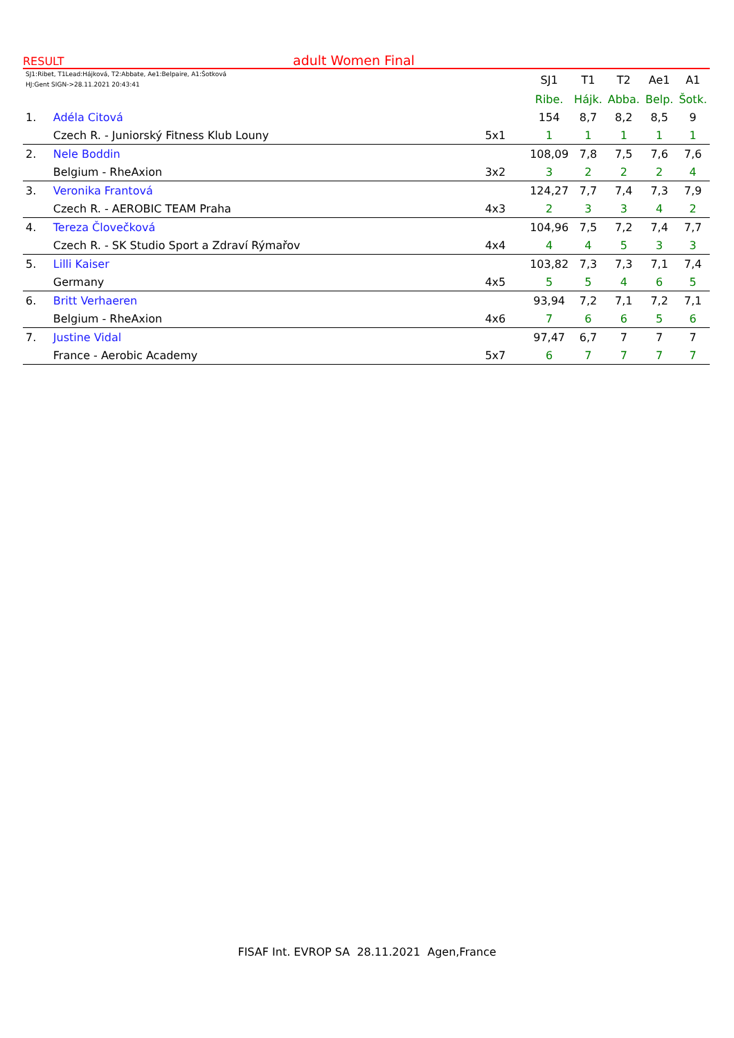RESULT
adult Women Final
| SJ1:Ribet, T1Lead:Hájková, T2:Abbate, Ae1:Belpaire, A1:Šotková HJ:Gent SIGN->28.11.2021 20:43:41 | | | SJ1 | T1 | T2 | Ae1 | A1 |
| | | | Ribe. | Hájk. | Abba. | Belp. | Šotk. |
| 1. | Adéla Citová | | 154 | 8,7 | 8,2 | 8,5 | 9 |
| | Czech R. - Juniorský Fitness Klub Louny | 5x1 | 1 | 1 | 1 | 1 | 1 |
| 2. | Nele Boddin | | 108,09 | 7,8 | 7,5 | 7,6 | 7,6 |
| | Belgium - RheAxion | 3x2 | 3 | 2 | 2 | 2 | 4 |
| 3. | Veronika Frantová | | 124,27 | 7,7 | 7,4 | 7,3 | 7,9 |
| | Czech R. - AEROBIC TEAM Praha | 4x3 | 2 | 3 | 3 | 4 | 2 |
| 4. | Tereza Človečková | | 104,96 | 7,5 | 7,2 | 7,4 | 7,7 |
| | Czech R. - SK Studio Sport a Zdraví Rýmařov | 4x4 | 4 | 4 | 5 | 3 | 3 |
| 5. | Lilli Kaiser | | 103,82 | 7,3 | 7,3 | 7,1 | 7,4 |
| | Germany | 4x5 | 5 | 5 | 4 | 6 | 5 |
| 6. | Britt Verhaeren | | 93,94 | 7,2 | 7,1 | 7,2 | 7,1 |
| | Belgium - RheAxion | 4x6 | 7 | 6 | 6 | 5 | 6 |
| 7. | Justine Vidal | | 97,47 | 6,7 | 7 | 7 | 7 |
| | France - Aerobic Academy | 5x7 | 6 | 7 | 7 | 7 | 7 |
FISAF Int. EVROP SA 28.11.2021 Agen,France